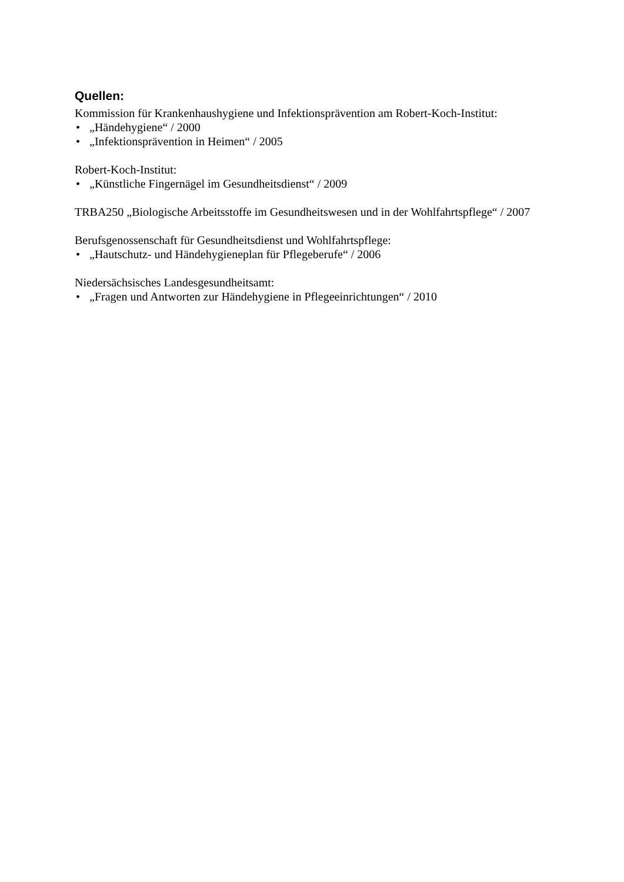Quellen:
Kommission für Krankenhaushygiene und Infektionsprävention am Robert-Koch-Institut:
• „Händehygiene“ / 2000
• „Infektionsprävention in Heimen“ / 2005
Robert-Koch-Institut:
• „Künstliche Fingernägel im Gesundheitsdienst“ / 2009
TRBA250 „Biologische Arbeitsstoffe im Gesundheitswesen und in der Wohlfahrtspflege“ / 2007
Berufsgenossenschaft für Gesundheitsdienst und Wohlfahrtspflege:
• „Hautschutz- und Händehygieneplan für Pflegeberufe“ / 2006
Niedersächsisches Landesgesundheitsamt:
• „Fragen und Antworten zur Händehygiene in Pflegeeinrichtungen“ / 2010